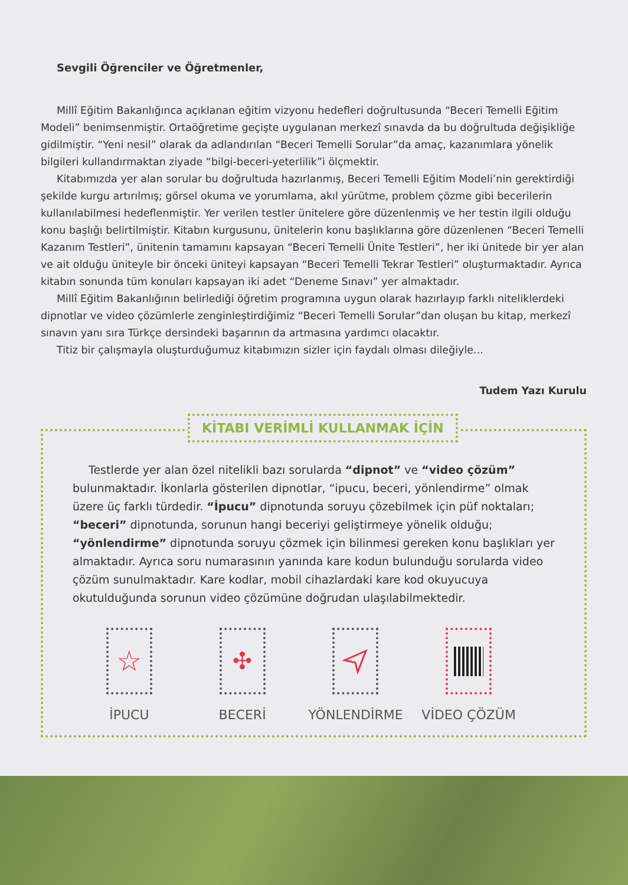Sevgili Öğrenciler ve Öğretmenler,
Millî Eğitim Bakanlığınca açıklanan eğitim vizyonu hedefleri doğrultusunda “Beceri Temelli Eğitim Modeli” benimsenmiştir. Ortaöğretime geçişte uygulanan merkezî sınavda da bu doğrultuda değişikliğe gidilmiştir. “Yeni nesil” olarak da adlandırılan “Beceri Temelli Sorular”da amaç, kazanımlara yönelik bilgileri kullandırmaktan ziyade “bilgi-beceri-yeterlilik”i ölçmektir.
Kitabımızda yer alan sorular bu doğrultuda hazırlanmış, Beceri Temelli Eğitim Modeli’nin gerektirdiği şekilde kurgu artırılmış; görsel okuma ve yorumlama, akıl yürütme, problem çözme gibi becerilerin kullanılabilmesi hedeflenmiştir. Yer verilen testler ünitelere göre düzenlenmiş ve her testin ilgili olduğu konu başlığı belirtilmiştir. Kitabın kurgusunu, ünitelerin konu başlıklarına göre düzenlenen “Beceri Temelli Kazanım Testleri”, ünitenin tamamını kapsayan “Beceri Temelli Ünite Testleri”, her iki ünitede bir yer alan ve ait olduğu üniteyle bir önceki üniteyi kapsayan “Beceri Temelli Tekrar Testleri” oluşturmaktadır. Ayrıca kitabın sonunda tüm konuları kapsayan iki adet “Deneme Sınavı” yer almaktadır.
Millî Eğitim Bakanlığının belirlediği öğretim programına uygun olarak hazırlayıp farklı niteliklerdeki dipnotlar ve video çözümlerle zenginleştirdiğimiz “Beceri Temelli Sorular”dan oluşan bu kitap, merkezî sınavın yanı sıra Türkçe dersindeki başarının da artmasına yardımcı olacaktır.
Titiz bir çalışmayla oluşturduğumuz kitabımızın sizler için faydalı olması dileğiyle...
Tudem Yazı Kurulu
KİTABI VERİMLİ KULLANMAK İÇİN
Testlerde yer alan özel nitelikli bazı sorularda “dipnot” ve “video çözüm” bulunmaktadır. İkonlarla gösterilen dipnotlar, “ipucu, beceri, yönlendirme” olmak üzere üç farklı türdedir. “İpucu” dipnotunda soruyu çözebilmek için püf noktaları; “beceri” dipnotunda, sorunun hangi beceriyi geliştirmeye yönelik olduğu; “yönlendirme” dipnotunda soruyu çözmek için bilinmesi gereken konu başlıkları yer almaktadır. Ayrıca soru numarasının yanında kare kodun bulunduğu sorularda video çözüm sunulmaktadır. Kare kodlar, mobil cihazlardaki kare kod okuyucuya okutulduğunda sorunun video çözümüne doğrudan ulaşılabilmektedir.
☆
İPUCU
✣
BECERİ
YÖNLENDİRME VİDEO ÇÖZÜM